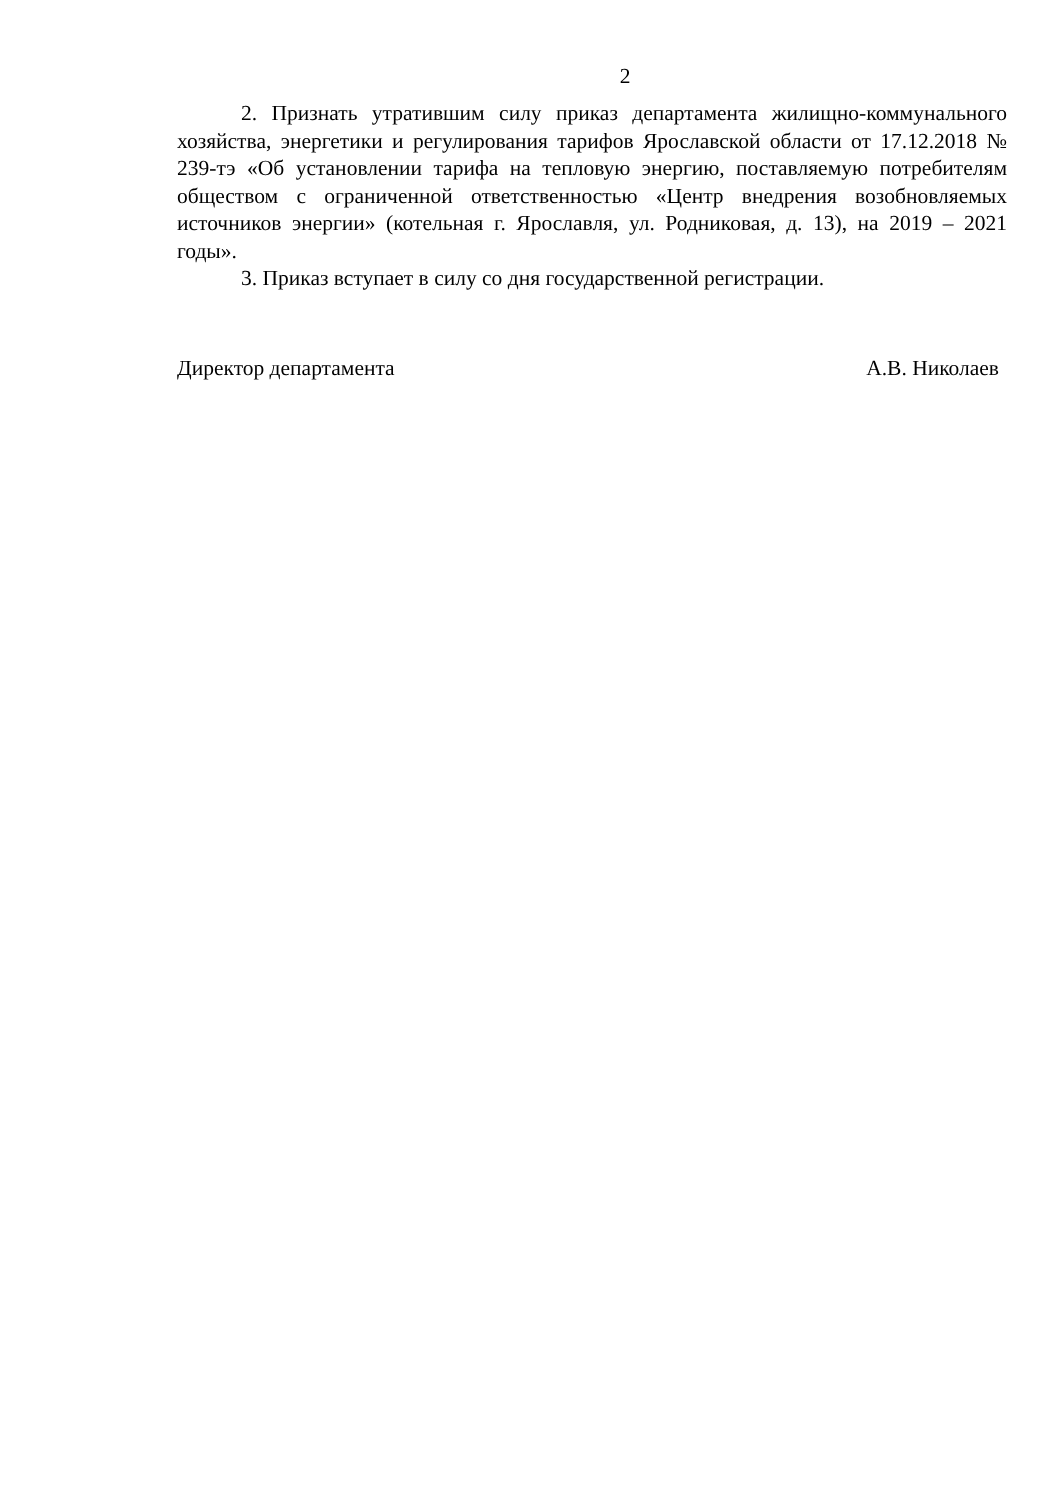2
2. Признать утратившим силу приказ департамента жилищно-коммунального хозяйства, энергетики и регулирования тарифов Ярославской области от 17.12.2018 № 239-тэ «Об установлении тарифа на тепловую энергию, поставляемую потребителям обществом с ограниченной ответственностью «Центр внедрения возобновляемых источников энергии» (котельная г. Ярославля, ул. Родниковая, д. 13), на 2019 – 2021 годы».
3. Приказ вступает в силу со дня государственной регистрации.
Директор департамента А.В. Николаев